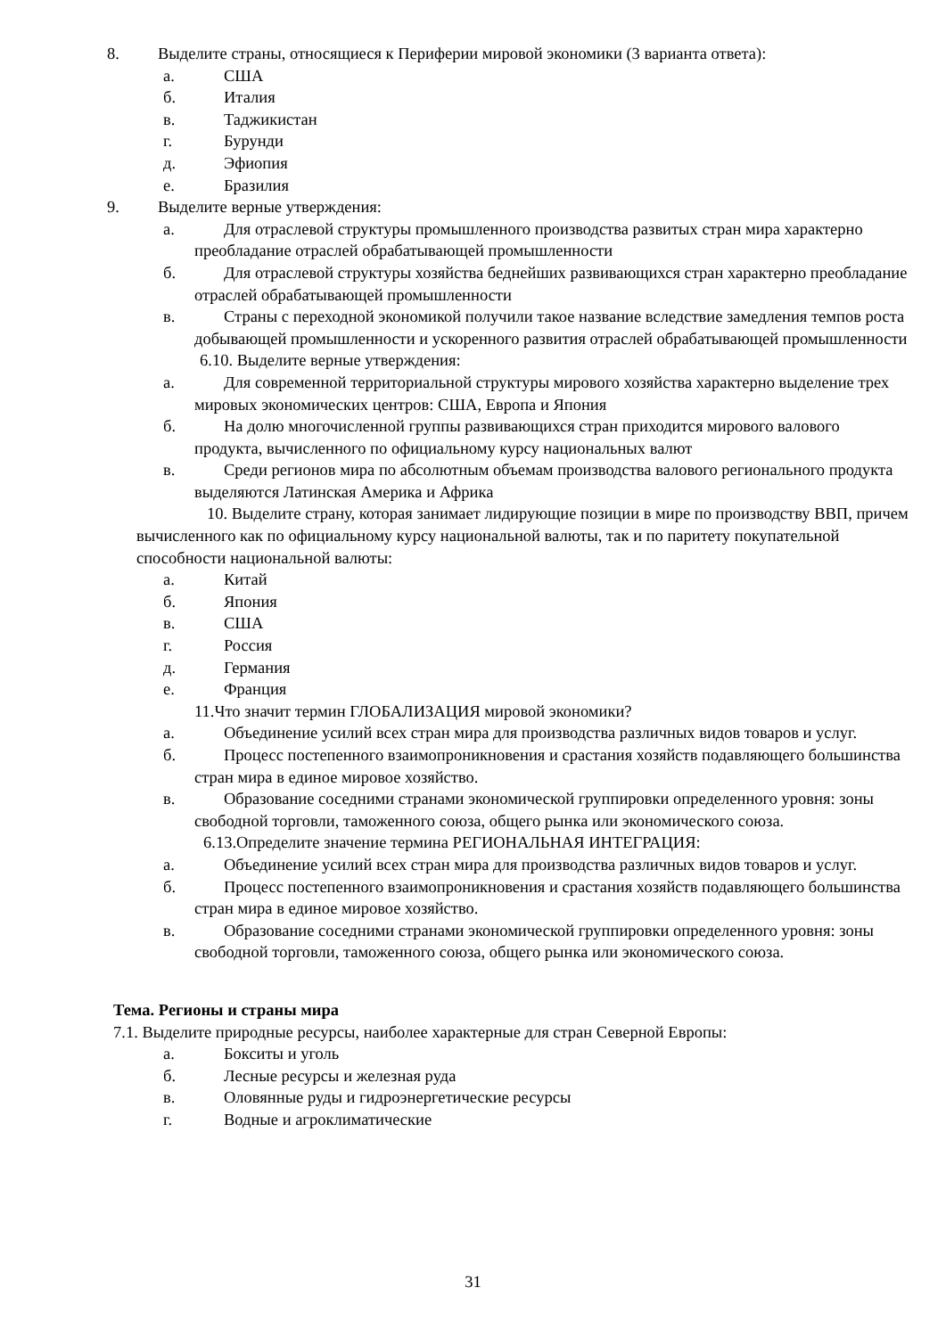8. Выделите страны, относящиеся к Периферии мировой экономики (3 варианта ответа):
а. США
б. Италия
в. Таджикистан
г. Бурунди
д. Эфиопия
е. Бразилия
9. Выделите верные утверждения:
а. Для отраслевой структуры промышленного производства развитых стран мира характерно преобладание отраслей обрабатывающей промышленности
б. Для отраслевой структуры хозяйства беднейших развивающихся стран характерно преобладание отраслей обрабатывающей промышленности
в. Страны с переходной экономикой получили такое название вследствие замедления темпов роста добывающей промышленности и ускоренного развития отраслей обрабатывающей промышленности
6.10. Выделите верные утверждения:
а. Для современной территориальной структуры мирового хозяйства характерно выделение трех мировых экономических центров: США, Европа и Япония
б. На долю многочисленной группы развивающихся стран приходится мирового валового продукта, вычисленного по официальному курсу национальных валют
в. Среди регионов мира по абсолютным объемам производства валового регионального продукта выделяются Латинская Америка и Африка
10. Выделите страну, которая занимает лидирующие позиции в мире по производству ВВП, причем вычисленного как по официальному курсу национальной валюты, так и по паритету покупательной способности национальной валюты:
а. Китай
б. Япония
в. США
г. Россия
д. Германия
е. Франция
11.Что значит термин ГЛОБАЛИЗАЦИЯ мировой экономики?
а. Объединение усилий всех стран мира для производства различных видов товаров и услуг.
б. Процесс постепенного взаимопроникновения и срастания хозяйств подавляющего большинства стран мира в единое мировое хозяйство.
в. Образование соседними странами экономической группировки определенного уровня: зоны свободной торговли, таможенного союза, общего рынка или экономического союза.
6.13.Определите значение термина РЕГИОНАЛЬНАЯ ИНТЕГРАЦИЯ:
а. Объединение усилий всех стран мира для производства различных видов товаров и услуг.
б. Процесс постепенного взаимопроникновения и срастания хозяйств подавляющего большинства стран мира в единое мировое хозяйство.
в. Образование соседними странами экономической группировки определенного уровня: зоны свободной торговли, таможенного союза, общего рынка или экономического союза.
Тема. Регионы и страны мира
7.1. Выделите природные ресурсы, наиболее характерные для стран Северной Европы:
а. Бокситы и уголь
б. Лесные ресурсы и железная руда
в. Оловянные руды и гидроэнергетические ресурсы
г. Водные и агроклиматические
31